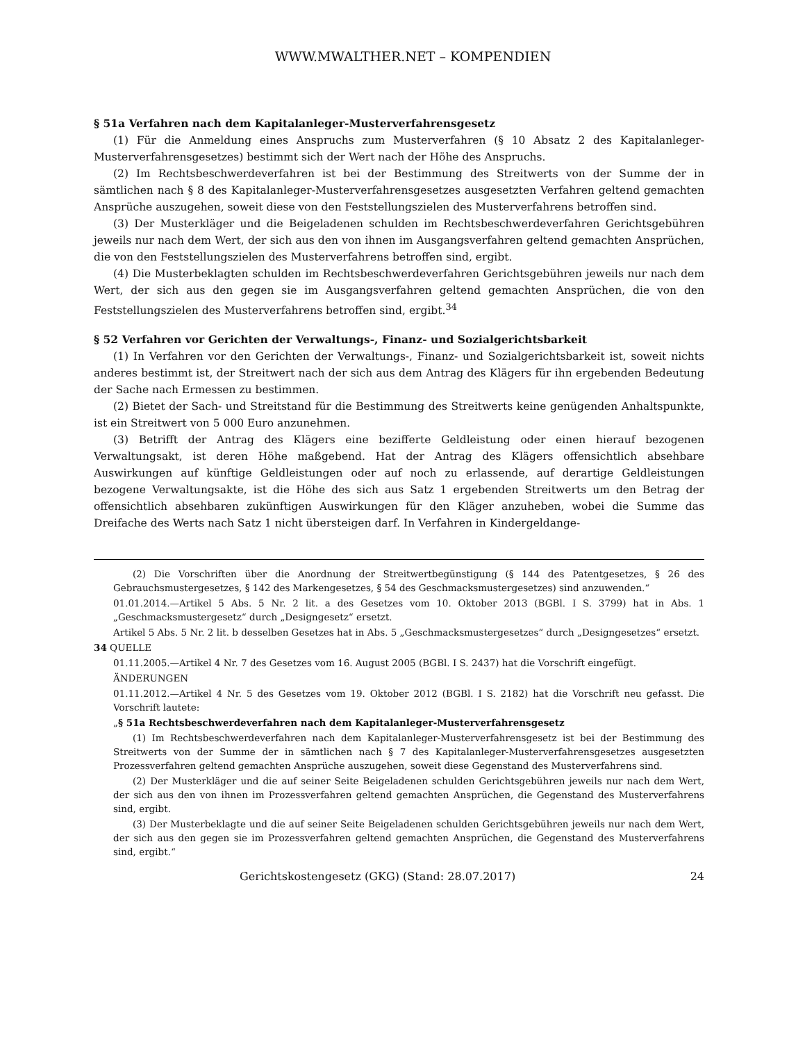WWW.MWALTHER.NET – KOMPENDIEN
§ 51a Verfahren nach dem Kapitalanleger-Musterverfahrensgesetz
(1) Für die Anmeldung eines Anspruchs zum Musterverfahren (§ 10 Absatz 2 des Kapitalanleger-Musterverfahrensgesetzes) bestimmt sich der Wert nach der Höhe des Anspruchs.
(2) Im Rechtsbeschwerdeverfahren ist bei der Bestimmung des Streitwerts von der Summe der in sämtlichen nach § 8 des Kapitalanleger-Musterverfahrensgesetzes ausgesetzten Verfahren geltend gemachten Ansprüche auszugehen, soweit diese von den Feststellungszielen des Musterverfahrens betroffen sind.
(3) Der Musterkläger und die Beigeladenen schulden im Rechtsbeschwerdeverfahren Gerichtsgebühren jeweils nur nach dem Wert, der sich aus den von ihnen im Ausgangsverfahren geltend gemachten Ansprüchen, die von den Feststellungszielen des Musterverfahrens betroffen sind, ergibt.
(4) Die Musterbeklagten schulden im Rechtsbeschwerdeverfahren Gerichtsgebühren jeweils nur nach dem Wert, der sich aus den gegen sie im Ausgangsverfahren geltend gemachten Ansprüchen, die von den Feststellungszielen des Musterverfahrens betroffen sind, ergibt.<sup>34</sup>
§ 52 Verfahren vor Gerichten der Verwaltungs-, Finanz- und Sozialgerichtsbarkeit
(1) In Verfahren vor den Gerichten der Verwaltungs-, Finanz- und Sozialgerichtsbarkeit ist, soweit nichts anderes bestimmt ist, der Streitwert nach der sich aus dem Antrag des Klägers für ihn ergebenden Bedeutung der Sache nach Ermessen zu bestimmen.
(2) Bietet der Sach- und Streitstand für die Bestimmung des Streitwerts keine genügenden Anhaltspunkte, ist ein Streitwert von 5 000 Euro anzunehmen.
(3) Betrifft der Antrag des Klägers eine bezifferte Geldleistung oder einen hierauf bezogenen Verwaltungsakt, ist deren Höhe maßgebend. Hat der Antrag des Klägers offensichtlich absehbare Auswirkungen auf künftige Geldleistungen oder auf noch zu erlassende, auf derartige Geldleistungen bezogene Verwaltungsakte, ist die Höhe des sich aus Satz 1 ergebenden Streitwerts um den Betrag der offensichtlich absehbaren zukünftigen Auswirkungen für den Kläger anzuheben, wobei die Summe das Dreifache des Werts nach Satz 1 nicht übersteigen darf. In Verfahren in Kindergeldange-
(2) Die Vorschriften über die Anordnung der Streitwertbegünstigung (§ 144 des Patentgesetzes, § 26 des Gebrauchsmustergesetzes, § 142 des Markengesetzes, § 54 des Geschmacksmustergesetzes) sind anzuwenden.“
01.01.2014.—Artikel 5 Abs. 5 Nr. 2 lit. a des Gesetzes vom 10. Oktober 2013 (BGBl. I S. 3799) hat in Abs. 1 „Geschmacksmustergesetz“ durch „Designgesetz“ ersetzt.
Artikel 5 Abs. 5 Nr. 2 lit. b desselben Gesetzes hat in Abs. 5 „Geschmacksmustergesetzes“ durch „Designgesetzes“ ersetzt.
34 QUELLE
01.11.2005.—Artikel 4 Nr. 7 des Gesetzes vom 16. August 2005 (BGBl. I S. 2437) hat die Vorschrift eingefügt.
ÄNDERUNGEN
01.11.2012.—Artikel 4 Nr. 5 des Gesetzes vom 19. Oktober 2012 (BGBl. I S. 2182) hat die Vorschrift neu gefasst. Die Vorschrift lautete:
„§ 51a Rechtsbeschwerdeverfahren nach dem Kapitalanleger-Musterverfahrensgesetz
(1) Im Rechtsbeschwerdeverfahren nach dem Kapitalanleger-Musterverfahrensgesetz ist bei der Bestimmung des Streitwerts von der Summe der in sämtlichen nach § 7 des Kapitalanleger-Musterverfahrensgesetzes ausgesetzten Prozessverfahren geltend gemachten Ansprüche auszugehen, soweit diese Gegenstand des Musterverfahrens sind.
(2) Der Musterkläger und die auf seiner Seite Beigeladenen schulden Gerichtsgebühren jeweils nur nach dem Wert, der sich aus den von ihnen im Prozessverfahren geltend gemachten Ansprüchen, die Gegenstand des Musterverfahrens sind, ergibt.
(3) Der Musterbeklagte und die auf seiner Seite Beigeladenen schulden Gerichtsgebühren jeweils nur nach dem Wert, der sich aus den gegen sie im Prozessverfahren geltend gemachten Ansprüchen, die Gegenstand des Musterverfahrens sind, ergibt.“
Gerichtskostengesetz (GKG) (Stand: 28.07.2017) 24